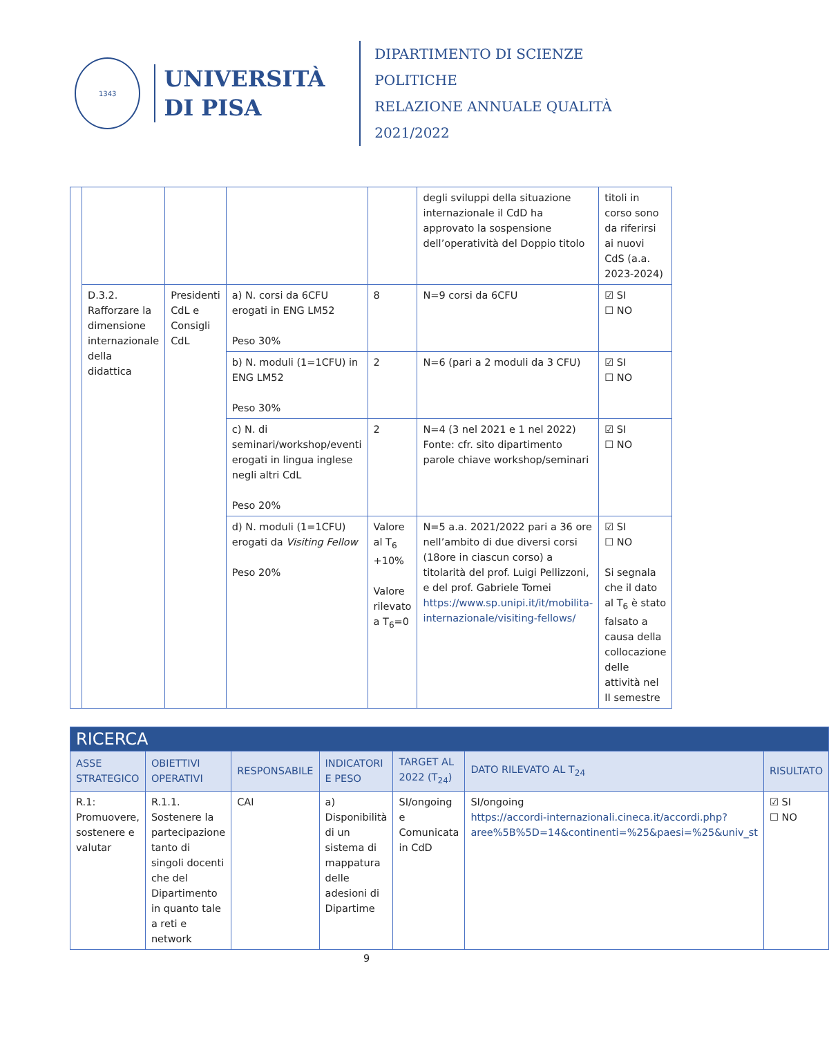1343
UNIVERSITÀ
DI PISA
DIPARTIMENTO DI SCIENZE POLITICHE
RELAZIONE ANNUALE QUALITÀ 2021/2022
| | | | | | degli sviluppi della situazione internazionale il CdD ha approvato la sospensione dell’operatività del Doppio titolo | titoli in corso sono da riferirsi ai nuovi CdS (a.a. 2023-2024) |
| | D.3.2. Rafforzare la dimensione internazionale della didattica | Presidenti CdL e Consigli CdL | a) N. corsi da 6CFU erogati in ENG LM52 Peso 30% | 8 | N=9 corsi da 6CFU | ☑ SI ☐ NO |
| | | | b) N. moduli (1=1CFU) in ENG LM52 Peso 30% | 2 | N=6 (pari a 2 moduli da 3 CFU) | ☑ SI ☐ NO |
| | | | c) N. di seminari/workshop/eventi erogati in lingua inglese negli altri CdL Peso 20% | 2 | N=4 (3 nel 2021 e 1 nel 2022) Fonte: cfr. sito dipartimento parole chiave workshop/seminari | ☑ SI ☐ NO |
| | | | d) N. moduli (1=1CFU) erogati da Visiting Fellow Peso 20% | Valore al T<sub>6</sub> +10% Valore rilevato a T<sub>6</sub>=0 | N=5 a.a. 2021/2022 pari a 36 ore nell’ambito di due diversi corsi (18ore in ciascun corso) a titolarità del prof. Luigi Pellizzoni, e del prof. Gabriele Tomei https://www.sp.unipi.it/it/mobilita-internazionale/visiting-fellows/ | ☑ SI ☐ NO Si segnala che il dato al T<sub>6</sub> è stato falsato a causa della collocazione delle attività nel II semestre |
| RICERCA | | | | | | |
| ASSE STRATEGICO | OBIETTIVI OPERATIVI | RESPONSABILE | INDICATORI E PESO | TARGET AL 2022 (T<sub>24</sub>) | DATO RILEVATO AL T<sub>24</sub> | RISULTATO |
| R.1: Promuovere, sostenere e valutar | R.1.1. Sostenere la partecipazione tanto di singoli docenti che del Dipartimento in quanto tale a reti e network | CAI | a) Disponibilità di un sistema di mappatura delle adesioni di Dipartime | SI/ongoing e Comunicata in CdD | SI/ongoing https://accordi-internazionali.cineca.it/accordi.php?aree%5B%5D=14&continenti=%25&paesi=%25&univ_st | ☑ SI ☐ NO |
9